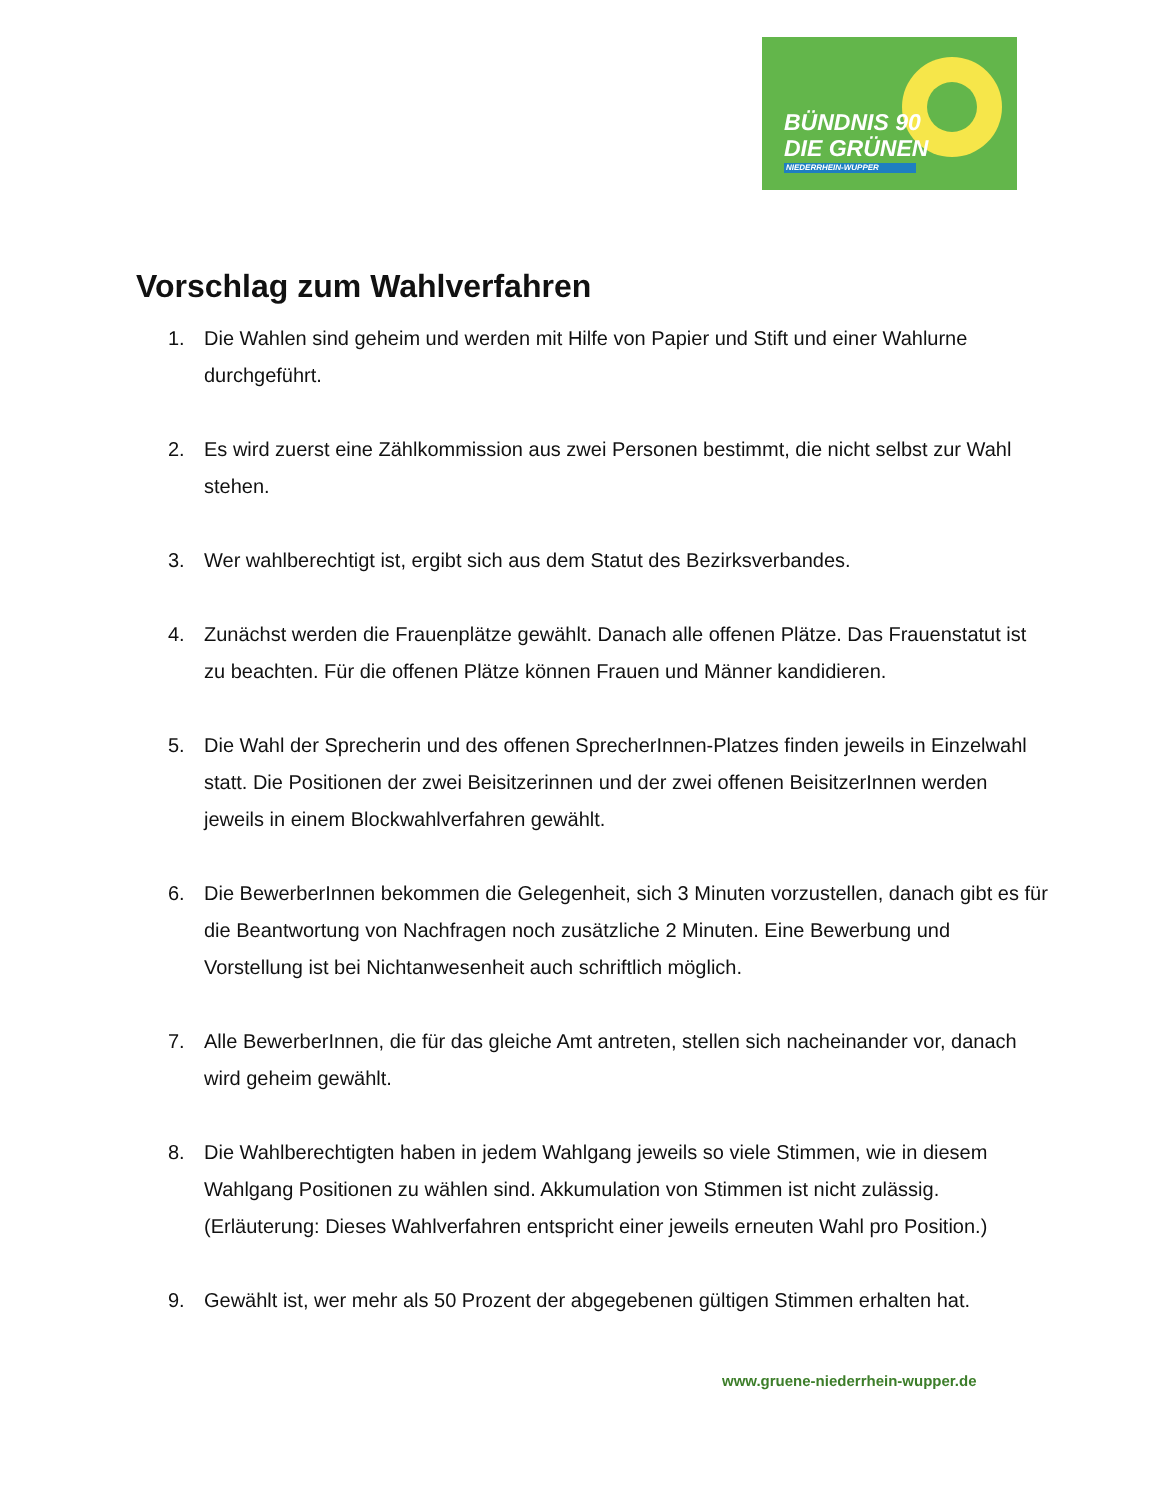BÜNDNIS 90
DIE GRÜNEN
NIEDERRHEIN-WUPPER
Vorschlag zum Wahlverfahren
1. Die Wahlen sind geheim und werden mit Hilfe von Papier und Stift und einer Wahlurne durchgeführt.
2. Es wird zuerst eine Zählkommission aus zwei Personen bestimmt, die nicht selbst zur Wahl stehen.
3. Wer wahlberechtigt ist, ergibt sich aus dem Statut des Bezirksverbandes.
4. Zunächst werden die Frauenplätze gewählt. Danach alle offenen Plätze. Das Frauenstatut ist zu beachten. Für die offenen Plätze können Frauen und Männer kandidieren.
5. Die Wahl der Sprecherin und des offenen SprecherInnen-Platzes finden jeweils in Einzelwahl statt. Die Positionen der zwei Beisitzerinnen und der zwei offenen BeisitzerInnen werden jeweils in einem Blockwahlverfahren gewählt.
6. Die BewerberInnen bekommen die Gelegenheit, sich 3 Minuten vorzustellen, danach gibt es für die Beantwortung von Nachfragen noch zusätzliche 2 Minuten. Eine Bewerbung und Vorstellung ist bei Nichtanwesenheit auch schriftlich möglich.
7. Alle BewerberInnen, die für das gleiche Amt antreten, stellen sich nacheinander vor, danach wird geheim gewählt.
8. Die Wahlberechtigten haben in jedem Wahlgang jeweils so viele Stimmen, wie in diesem Wahlgang Positionen zu wählen sind. Akkumulation von Stimmen ist nicht zulässig. (Erläuterung: Dieses Wahlverfahren entspricht einer jeweils erneuten Wahl pro Position.)
9. Gewählt ist, wer mehr als 50 Prozent der abgegebenen gültigen Stimmen erhalten hat.
www.gruene-niederrhein-wupper.de